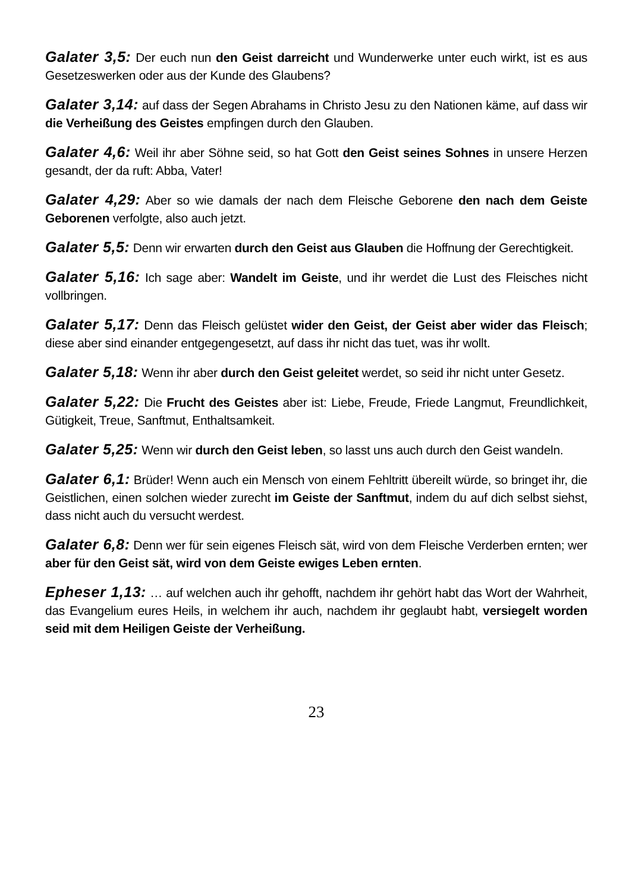Galater 3,5: Der euch nun den Geist darreicht und Wunderwerke unter euch wirkt, ist es aus Gesetzeswerken oder aus der Kunde des Glaubens?
Galater 3,14: auf dass der Segen Abrahams in Christo Jesu zu den Nationen käme, auf dass wir die Verheißung des Geistes empfingen durch den Glauben.
Galater 4,6: Weil ihr aber Söhne seid, so hat Gott den Geist seines Sohnes in unsere Herzen gesandt, der da ruft: Abba, Vater!
Galater 4,29: Aber so wie damals der nach dem Fleische Geborene den nach dem Geiste Geborenen verfolgte, also auch jetzt.
Galater 5,5: Denn wir erwarten durch den Geist aus Glauben die Hoffnung der Gerechtigkeit.
Galater 5,16: Ich sage aber: Wandelt im Geiste, und ihr werdet die Lust des Fleisches nicht vollbringen.
Galater 5,17: Denn das Fleisch gelüstet wider den Geist, der Geist aber wider das Fleisch; diese aber sind einander entgegengesetzt, auf dass ihr nicht das tuet, was ihr wollt.
Galater 5,18: Wenn ihr aber durch den Geist geleitet werdet, so seid ihr nicht unter Gesetz.
Galater 5,22: Die Frucht des Geistes aber ist: Liebe, Freude, Friede Langmut, Freundlichkeit, Gütigkeit, Treue, Sanftmut, Enthaltsamkeit.
Galater 5,25: Wenn wir durch den Geist leben, so lasst uns auch durch den Geist wandeln.
Galater 6,1: Brüder! Wenn auch ein Mensch von einem Fehltritt übereilt würde, so bringet ihr, die Geistlichen, einen solchen wieder zurecht im Geiste der Sanftmut, indem du auf dich selbst siehst, dass nicht auch du versucht werdest.
Galater 6,8: Denn wer für sein eigenes Fleisch sät, wird von dem Fleische Verderben ernten; wer aber für den Geist sät, wird von dem Geiste ewiges Leben ernten.
Epheser 1,13: … auf welchen auch ihr gehofft, nachdem ihr gehört habt das Wort der Wahrheit, das Evangelium eures Heils, in welchem ihr auch, nachdem ihr geglaubt habt, versiegelt worden seid mit dem Heiligen Geiste der Verheißung.
23